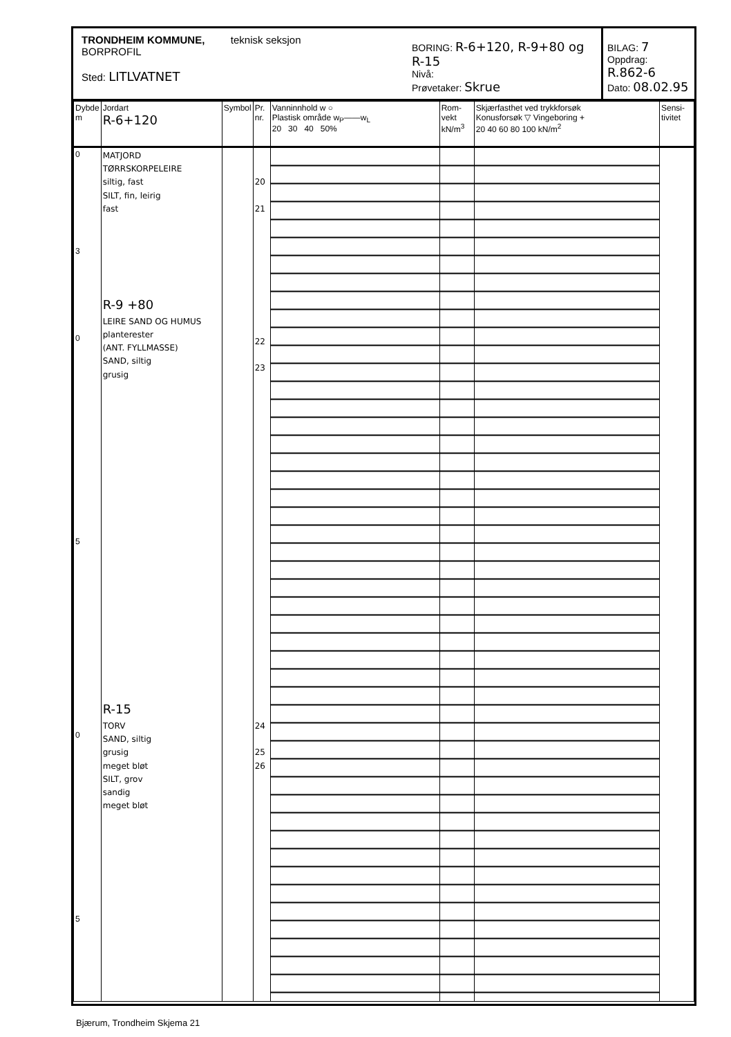TRONDHEIM KOMMUNE, teknisk seksjon
BORPROFIL
Sted: LITLVATNET
BORING: R-6+120, R-9+80 og R-15
Nivå:
Prøvetaker: Skrue
BILAG: 7
Oppdrag: R.862-6
Dato: 08.02.95
| Dybde m | Jordart R-6+120 | Symbol | Pr. nr. | Vanninnhold w ○ Plastisk område w<sub>P</sub>——w<sub>L</sub> 20 30 40 50% | Rom-vekt kN/m<sup>3</sup> | Skjærfasthet ved trykkforsøk Konusforsøk ▽ Vingeboring + 20 40 60 80 100 kN/m<sup>2</sup> | Sensi-tivitet |
| --- | --- | --- | --- | --- | --- | --- | --- |
| 0 3 0 5 0 5 | MATJORD TØRRSKORPELEIRE siltig, fast SILT, fin, leirig fast R-9 +80 LEIRE SAND OG HUMUS planterester (ANT. FYLLMASSE) SAND, siltig grusig R-15 TORV SAND, siltig grusig meget bløt SILT, grov sandig meget bløt | | 20 21 22 23 24 25 26 | | | | |
Bjærum, Trondheim Skjema 21